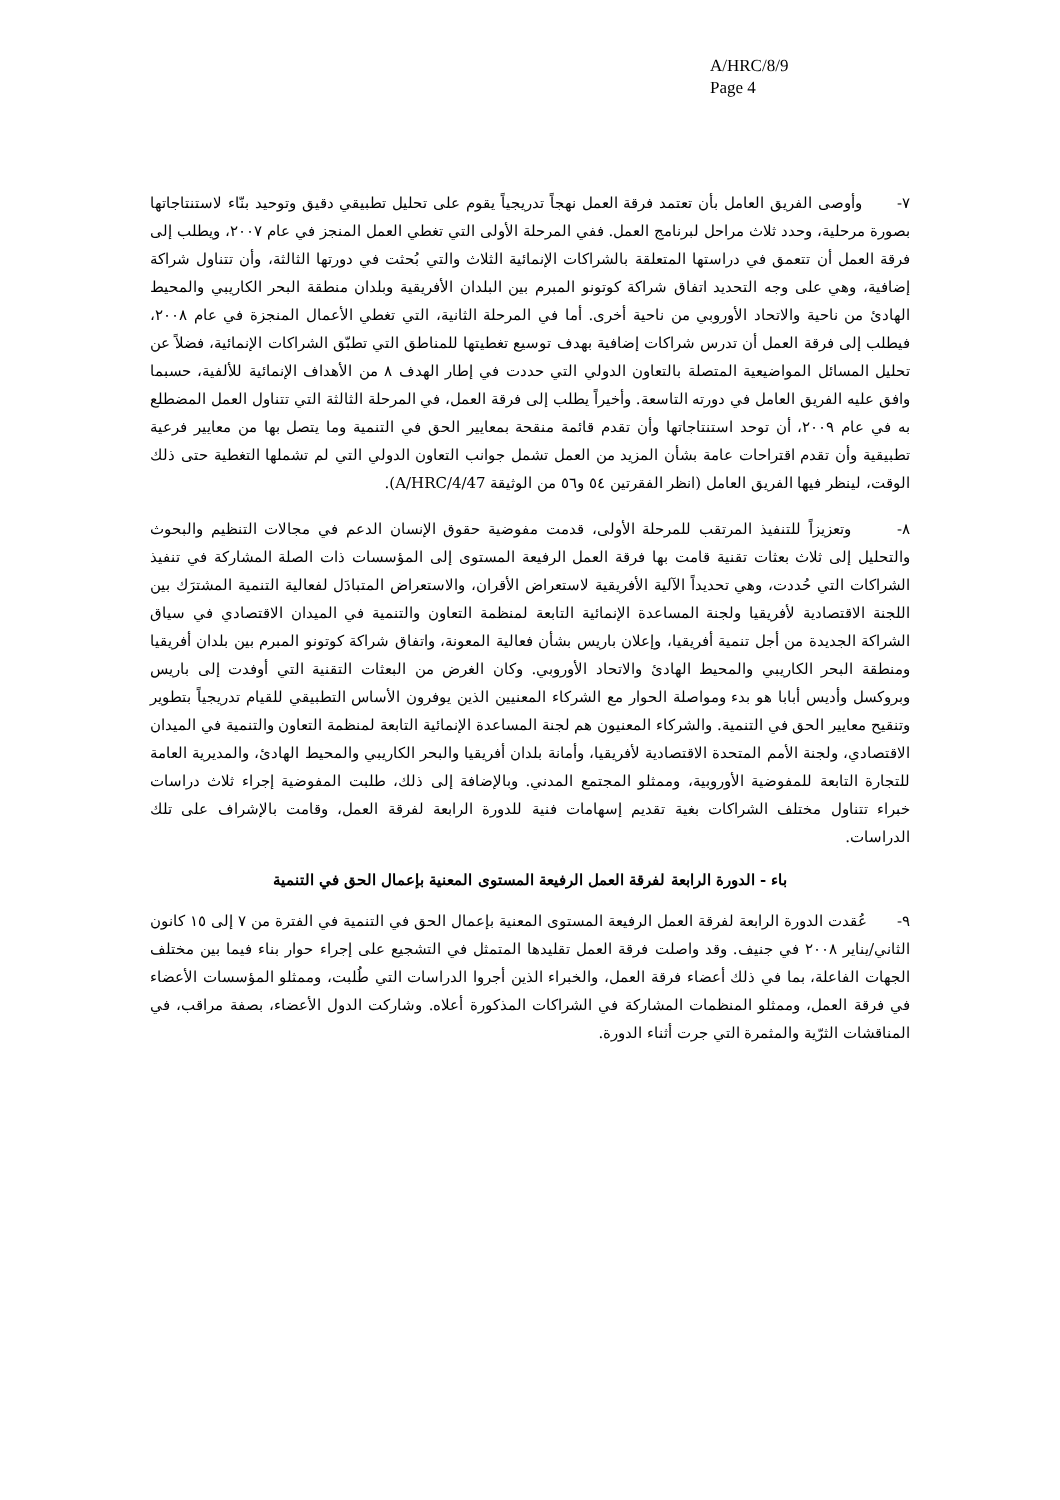A/HRC/8/9
Page 4
٧- وأوصى الفريق العامل بأن تعتمد فرقة العمل نهجاً تدريجياً يقوم على تحليل تطبيقي دقيق وتوحيد بنّاء لاستنتاجاتها بصورة مرحلية، وحدد ثلاث مراحل لبرنامج العمل. ففي المرحلة الأولى التي تغطي العمل المنجز في عام ٢٠٠٧، ويطلب إلى فرقة العمل أن تتعمق في دراستها المتعلقة بالشراكات الإنمائية الثلاث والتي بُحثت في دورتها الثالثة، وأن تتناول شراكة إضافية، وهي على وجه التحديد اتفاق شراكة كوتونو المبرم بين البلدان الأفريقية وبلدان منطقة البحر الكاريبي والمحيط الهادئ من ناحية والاتحاد الأوروبي من ناحية أخرى. أما في المرحلة الثانية، التي تغطي الأعمال المنجزة في عام ٢٠٠٨، فيطلب إلى فرقة العمل أن تدرس شراكات إضافية بهدف توسيع تغطيتها للمناطق التي تطبّق الشراكات الإنمائية، فضلاً عن تحليل المسائل المواضيعية المتصلة بالتعاون الدولي التي حددت في إطار الهدف ٨ من الأهداف الإنمائية للألفية، حسبما وافق عليه الفريق العامل في دورته التاسعة. وأخيراً يطلب إلى فرقة العمل، في المرحلة الثالثة التي تتناول العمل المضطلع به في عام ٢٠٠٩، أن توحد استنتاجاتها وأن تقدم قائمة منقحة بمعايير الحق في التنمية وما يتصل بها من معايير فرعية تطبيقية وأن تقدم اقتراحات عامة بشأن المزيد من العمل تشمل جوانب التعاون الدولي التي لم تشملها التغطية حتى ذلك الوقت، لينظر فيها الفريق العامل (انظر الفقرتين ٥٤ و٥٦ من الوثيقة A/HRC/4/47).
٨- وتعزيزاً للتنفيذ المرتقب للمرحلة الأولى، قدمت مفوضية حقوق الإنسان الدعم في مجالات التنظيم والبحوث والتحليل إلى ثلاث بعثات تقنية قامت بها فرقة العمل الرفيعة المستوى إلى المؤسسات ذات الصلة المشاركة في تنفيذ الشراكات التي حُددت، وهي تحديداً الآلية الأفريقية لاستعراض الأقران، والاستعراض المتبادَل لفعالية التنمية المشترَك بين اللجنة الاقتصادية لأفريقيا ولجنة المساعدة الإنمائية التابعة لمنظمة التعاون والتنمية في الميدان الاقتصادي في سياق الشراكة الجديدة من أجل تنمية أفريقيا، وإعلان باريس بشأن فعالية المعونة، واتفاق شراكة كوتونو المبرم بين بلدان أفريقيا ومنطقة البحر الكاريبي والمحيط الهادئ والاتحاد الأوروبي. وكان الغرض من البعثات التقنية التي أوفدت إلى باريس وبروكسل وأديس أبابا هو بدء ومواصلة الحوار مع الشركاء المعنيين الذين يوفرون الأساس التطبيقي للقيام تدريجياً بتطوير وتنقيح معايير الحق في التنمية. والشركاء المعنيون هم لجنة المساعدة الإنمائية التابعة لمنظمة التعاون والتنمية في الميدان الاقتصادي، ولجنة الأمم المتحدة الاقتصادية لأفريقيا، وأمانة بلدان أفريقيا والبحر الكاريبي والمحيط الهادئ، والمديرية العامة للتجارة التابعة للمفوضية الأوروبية، وممثلو المجتمع المدني. وبالإضافة إلى ذلك، طلبت المفوضية إجراء ثلاث دراسات خبراء تتناول مختلف الشراكات بغية تقديم إسهامات فنية للدورة الرابعة لفرقة العمل، وقامت بالإشراف على تلك الدراسات.
باء - الدورة الرابعة لفرقة العمل الرفيعة المستوى المعنية بإعمال الحق في التنمية
٩- عُقدت الدورة الرابعة لفرقة العمل الرفيعة المستوى المعنية بإعمال الحق في التنمية في الفترة من ٧ إلى ١٥ كانون الثاني/يناير ٢٠٠٨ في جنيف. وقد واصلت فرقة العمل تقليدها المتمثل في التشجيع على إجراء حوار بناء فيما بين مختلف الجهات الفاعلة، بما في ذلك أعضاء فرقة العمل، والخبراء الذين أجروا الدراسات التي طُلبت، وممثلو المؤسسات الأعضاء في فرقة العمل، وممثلو المنظمات المشاركة في الشراكات المذكورة أعلاه. وشاركت الدول الأعضاء، بصفة مراقب، في المناقشات الثرّية والمثمرة التي جرت أثناء الدورة.